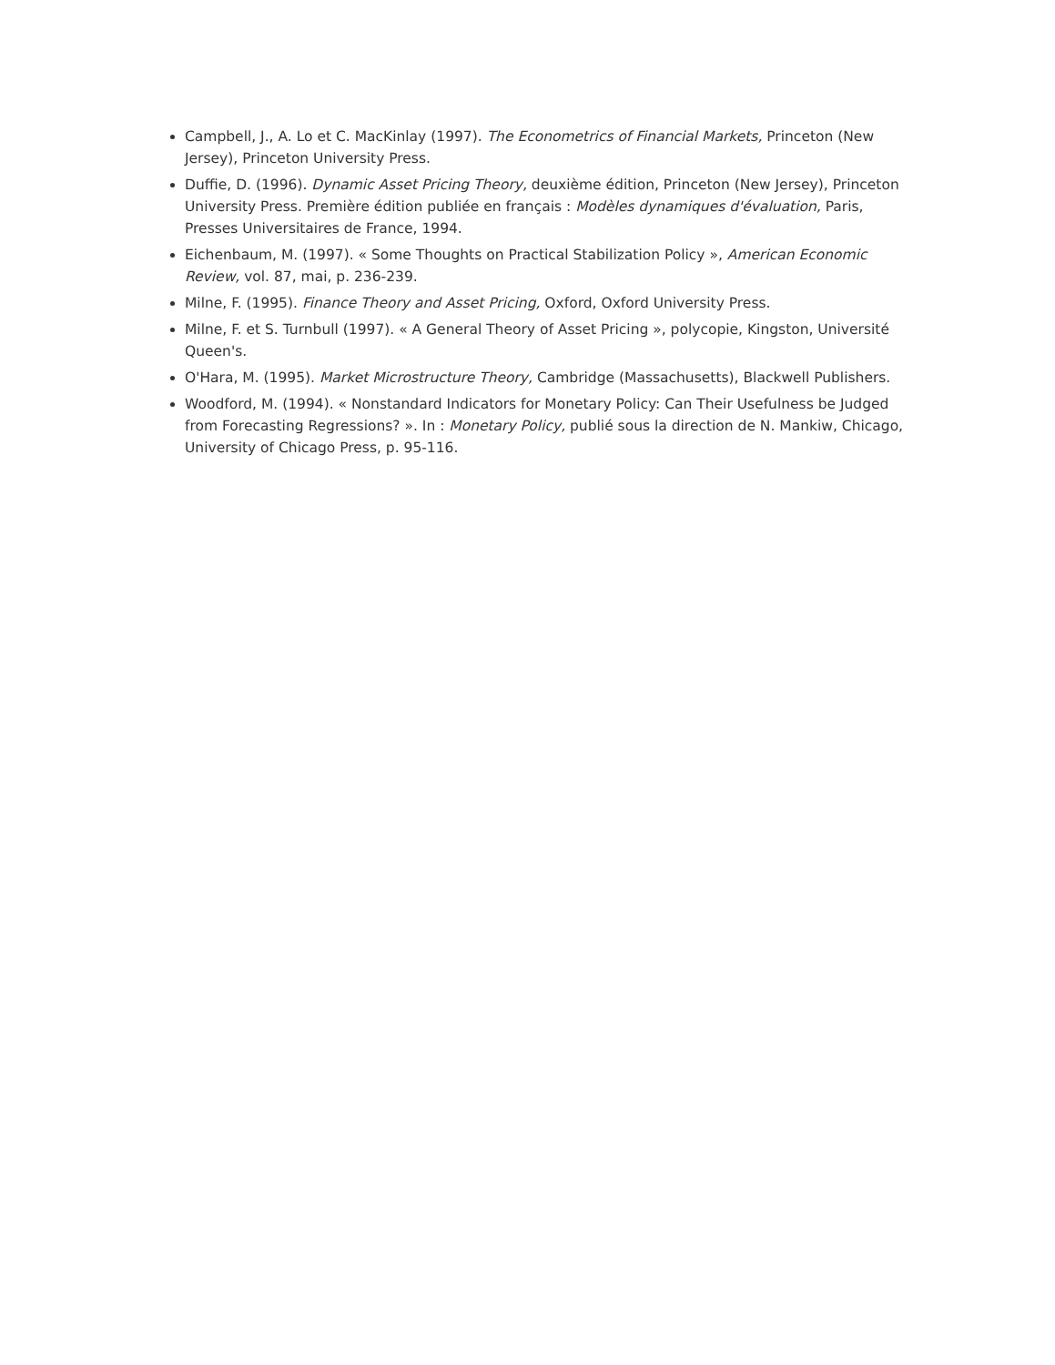Campbell, J., A. Lo et C. MacKinlay (1997). The Econometrics of Financial Markets, Princeton (New Jersey), Princeton University Press.
Duffie, D. (1996). Dynamic Asset Pricing Theory, deuxième édition, Princeton (New Jersey), Princeton University Press. Première édition publiée en français : Modèles dynamiques d'évaluation, Paris, Presses Universitaires de France, 1994.
Eichenbaum, M. (1997). « Some Thoughts on Practical Stabilization Policy », American Economic Review, vol. 87, mai, p. 236-239.
Milne, F. (1995). Finance Theory and Asset Pricing, Oxford, Oxford University Press.
Milne, F. et S. Turnbull (1997). « A General Theory of Asset Pricing », polycopie, Kingston, Université Queen's.
O'Hara, M. (1995). Market Microstructure Theory, Cambridge (Massachusetts), Blackwell Publishers.
Woodford, M. (1994). « Nonstandard Indicators for Monetary Policy: Can Their Usefulness be Judged from Forecasting Regressions? ». In : Monetary Policy, publié sous la direction de N. Mankiw, Chicago, University of Chicago Press, p. 95-116.